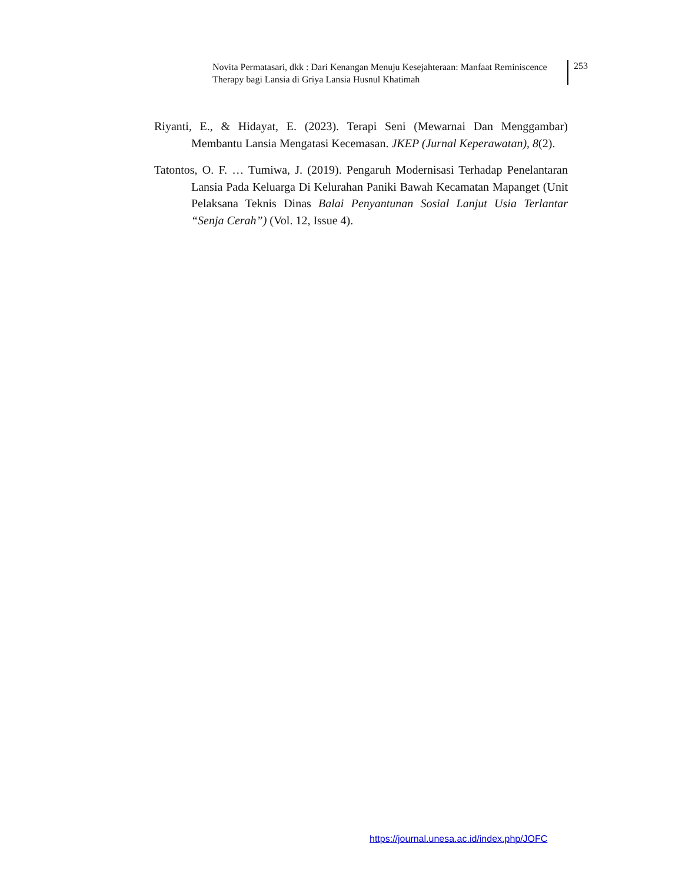Novita Permatasari, dkk : Dari Kenangan Menuju Kesejahteraan: Manfaat Reminiscence Therapy bagi Lansia di Griya Lansia Husnul Khatimah
253
Riyanti, E., & Hidayat, E. (2023). Terapi Seni (Mewarnai Dan Menggambar) Membantu Lansia Mengatasi Kecemasan. JKEP (Jurnal Keperawatan), 8(2).
Tatontos, O. F. … Tumiwa, J. (2019). Pengaruh Modernisasi Terhadap Penelantaran Lansia Pada Keluarga Di Kelurahan Paniki Bawah Kecamatan Mapanget (Unit Pelaksana Teknis Dinas Balai Penyantunan Sosial Lanjut Usia Terlantar “Senja Cerah”) (Vol. 12, Issue 4).
https://journal.unesa.ac.id/index.php/JOFC